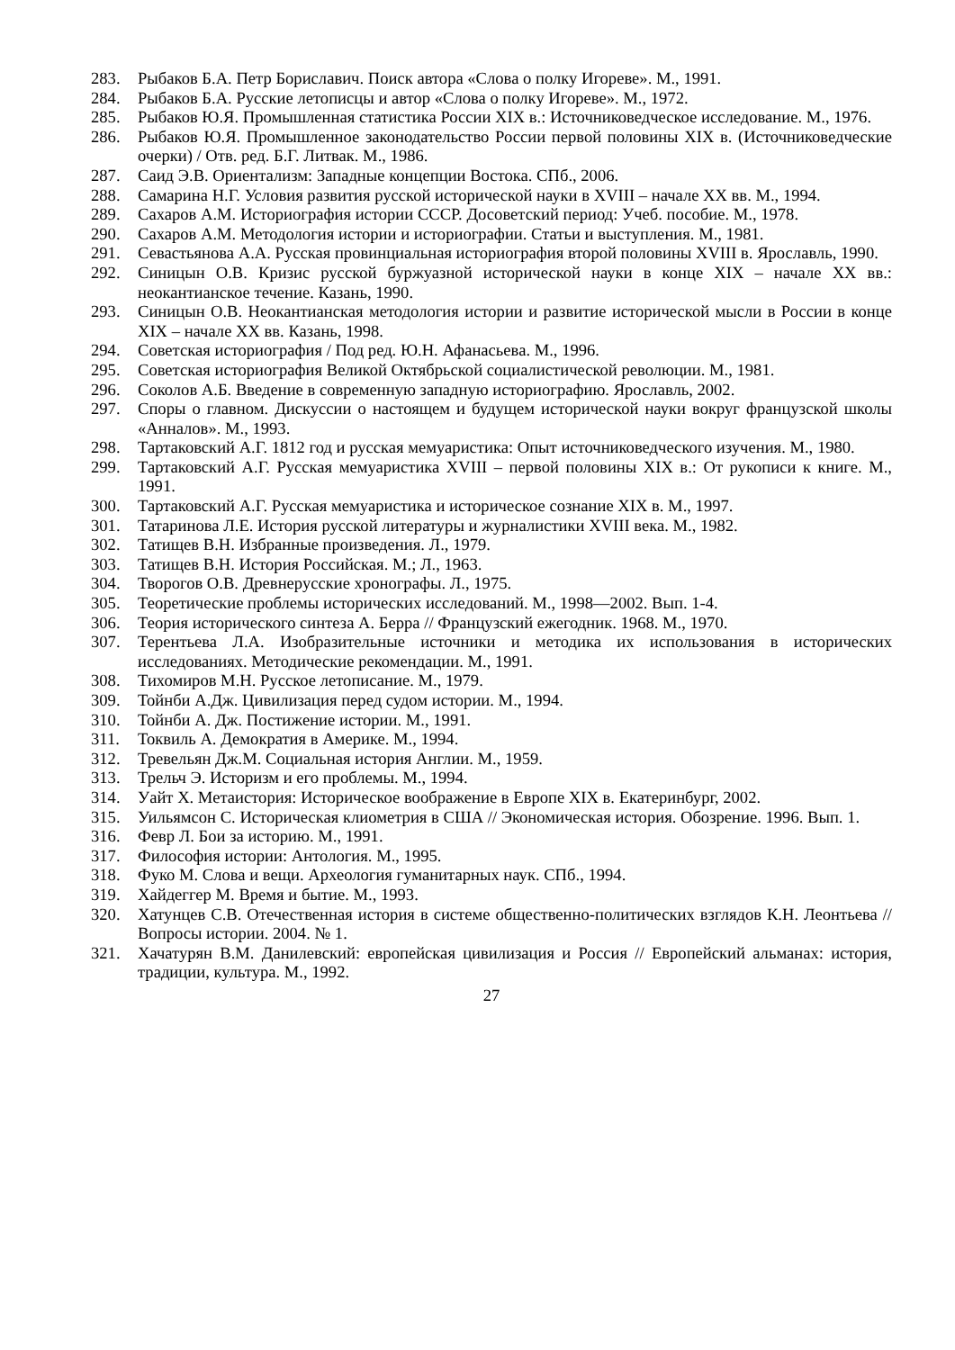283. Рыбаков Б.А. Петр Бориславич. Поиск автора «Слова о полку Игореве». М., 1991.
284. Рыбаков Б.А. Русские летописцы и автор «Слова о полку Игореве». М., 1972.
285. Рыбаков Ю.Я. Промышленная статистика России XIX в.: Источниковедческое исследование. М., 1976.
286. Рыбаков Ю.Я. Промышленное законодательство России первой половины XIX в. (Источниковедческие очерки) / Отв. ред. Б.Г. Литвак. М., 1986.
287. Саид Э.В. Ориентализм: Западные концепции Востока. СПб., 2006.
288. Самарина Н.Г. Условия развития русской исторической науки в XVIII – начале XX вв. М., 1994.
289. Сахаров А.М. Историография истории СССР. Досоветский период: Учеб. пособие. М., 1978.
290. Сахаров А.М. Методология истории и историографии. Статьи и выступления. М., 1981.
291. Севастьянова А.А. Русская провинциальная историография второй половины XVIII в. Ярославль, 1990.
292. Синицын О.В. Кризис русской буржуазной исторической науки в конце XIX – начале XX вв.: неокантианское течение. Казань, 1990.
293. Синицын О.В. Неокантианская методология истории и развитие исторической мысли в России в конце XIX – начале XX вв. Казань, 1998.
294. Советская историография / Под ред. Ю.Н. Афанасьева. М., 1996.
295. Советская историография Великой Октябрьской социалистической революции. М., 1981.
296. Соколов А.Б. Введение в современную западную историографию. Ярославль, 2002.
297. Споры о главном. Дискуссии о настоящем и будущем исторической науки вокруг французской школы «Анналов». М., 1993.
298. Тартаковский А.Г. 1812 год и русская мемуаристика: Опыт источниковедческого изучения. М., 1980.
299. Тартаковский А.Г. Русская мемуаристика XVIII – первой половины XIX в.: От рукописи к книге. М., 1991.
300. Тартаковский А.Г. Русская мемуаристика и историческое сознание XIX в. М., 1997.
301. Татаринова Л.Е. История русской литературы и журналистики XVIII века. М., 1982.
302. Татищев В.Н. Избранные произведения. Л., 1979.
303. Татищев В.Н. История Российская. М.; Л., 1963.
304. Творогов О.В. Древнерусские хронографы. Л., 1975.
305. Теоретические проблемы исторических исследований. М., 1998—2002. Вып. 1-4.
306. Теория исторического синтеза А. Берра // Французский ежегодник. 1968. М., 1970.
307. Терентьева Л.А. Изобразительные источники и методика их использования в исторических исследованиях. Методические рекомендации. М., 1991.
308. Тихомиров М.Н. Русское летописание. М., 1979.
309. Тойнби А.Дж. Цивилизация перед судом истории. М., 1994.
310. Тойнби А. Дж. Постижение истории. М., 1991.
311. Токвиль А. Демократия в Америке. М., 1994.
312. Тревельян Дж.М. Социальная история Англии. М., 1959.
313. Трельч Э. Историзм и его проблемы. М., 1994.
314. Уайт Х. Метаистория: Историческое воображение в Европе XIX в. Екатеринбург, 2002.
315. Уильямсон С. Историческая клиометрия в США // Экономическая история. Обозрение. 1996. Вып. 1.
316. Февр Л. Бои за историю. М., 1991.
317. Философия истории: Антология. М., 1995.
318. Фуко М. Слова и вещи. Археология гуманитарных наук. СПб., 1994.
319. Хайдеггер М. Время и бытие. М., 1993.
320. Хатунцев С.В. Отечественная история в системе общественно-политических взглядов К.Н. Леонтьева // Вопросы истории. 2004. № 1.
321. Хачатурян В.М. Данилевский: европейская цивилизация и Россия // Европейский альманах: история, традиции, культура. М., 1992.
27